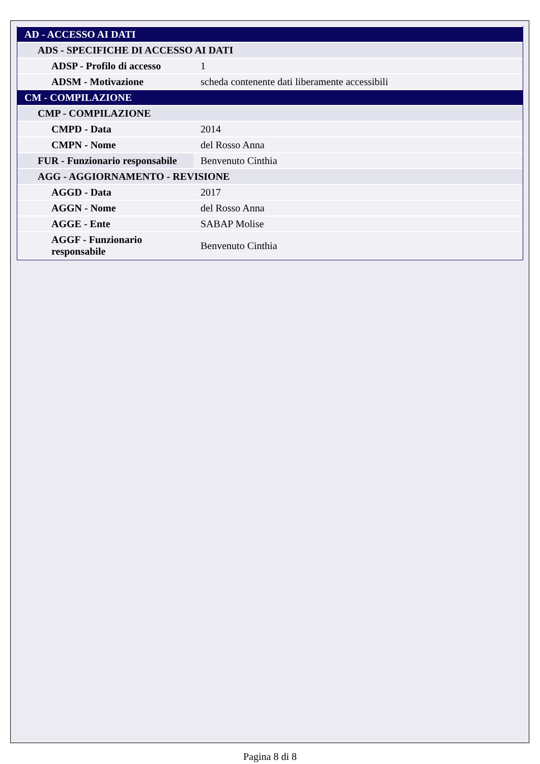| AD - ACCESSO AI DATI | |
| ADS - SPECIFICHE DI ACCESSO AI DATI | |
| ADSP - Profilo di accesso | 1 |
| ADSM - Motivazione | scheda contenente dati liberamente accessibili |
| CM - COMPILAZIONE | |
| CMP - COMPILAZIONE | |
| CMPD - Data | 2014 |
| CMPN - Nome | del Rosso Anna |
| FUR - Funzionario responsabile | Benvenuto Cinthia |
| AGG - AGGIORNAMENTO - REVISIONE | |
| AGGD - Data | 2017 |
| AGGN - Nome | del Rosso Anna |
| AGGE - Ente | SABAP Molise |
| AGGF - Funzionario responsabile | Benvenuto Cinthia |
Pagina 8 di 8